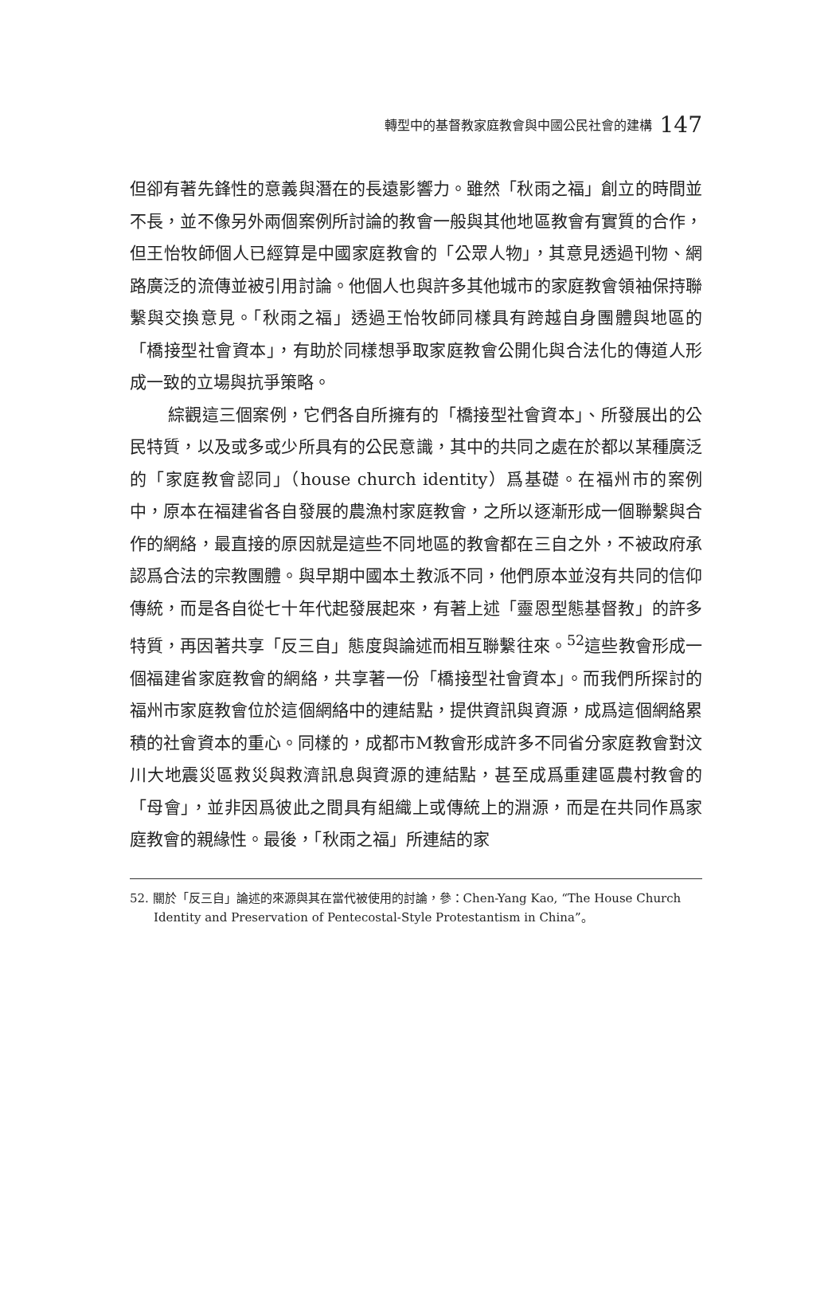轉型中的基督教家庭教會與中國公民社會的建構 147
但卻有著先鋒性的意義與潛在的長遠影響力。雖然「秋雨之福」創立的時間並不長，並不像另外兩個案例所討論的教會一般與其他地區教會有實質的合作，但王怡牧師個人已經算是中國家庭教會的「公眾人物」，其意見透過刊物、網路廣泛的流傳並被引用討論。他個人也與許多其他城市的家庭教會領袖保持聯繫與交換意見。「秋雨之福」透過王怡牧師同樣具有跨越自身團體與地區的「橋接型社會資本」，有助於同樣想爭取家庭教會公開化與合法化的傳道人形成一致的立場與抗爭策略。
綜觀這三個案例，它們各自所擁有的「橋接型社會資本」、所發展出的公民特質，以及或多或少所具有的公民意識，其中的共同之處在於都以某種廣泛的「家庭教會認同」（house church identity）爲基礎。在福州市的案例中，原本在福建省各自發展的農漁村家庭教會，之所以逐漸形成一個聯繫與合作的網絡，最直接的原因就是這些不同地區的教會都在三自之外，不被政府承認爲合法的宗教團體。與早期中國本土教派不同，他們原本並沒有共同的信仰傳統，而是各自從七十年代起發展起來，有著上述「靈恩型態基督教」的許多特質，再因著共享「反三自」態度與論述而相互聯繫往來。<sup>52</sup>這些教會形成一個福建省家庭教會的網絡，共享著一份「橋接型社會資本」。而我們所探討的福州市家庭教會位於這個網絡中的連結點，提供資訊與資源，成爲這個網絡累積的社會資本的重心。同樣的，成都市M教會形成許多不同省分家庭教會對汶川大地震災區救災與救濟訊息與資源的連結點，甚至成爲重建區農村教會的「母會」，並非因爲彼此之間具有組織上或傳統上的淵源，而是在共同作爲家庭教會的親緣性。最後，「秋雨之福」所連結的家
52. 關於「反三自」論述的來源與其在當代被使用的討論，參：Chen-Yang Kao, “The House Church Identity and Preservation of Pentecostal-Style Protestantism in China”。